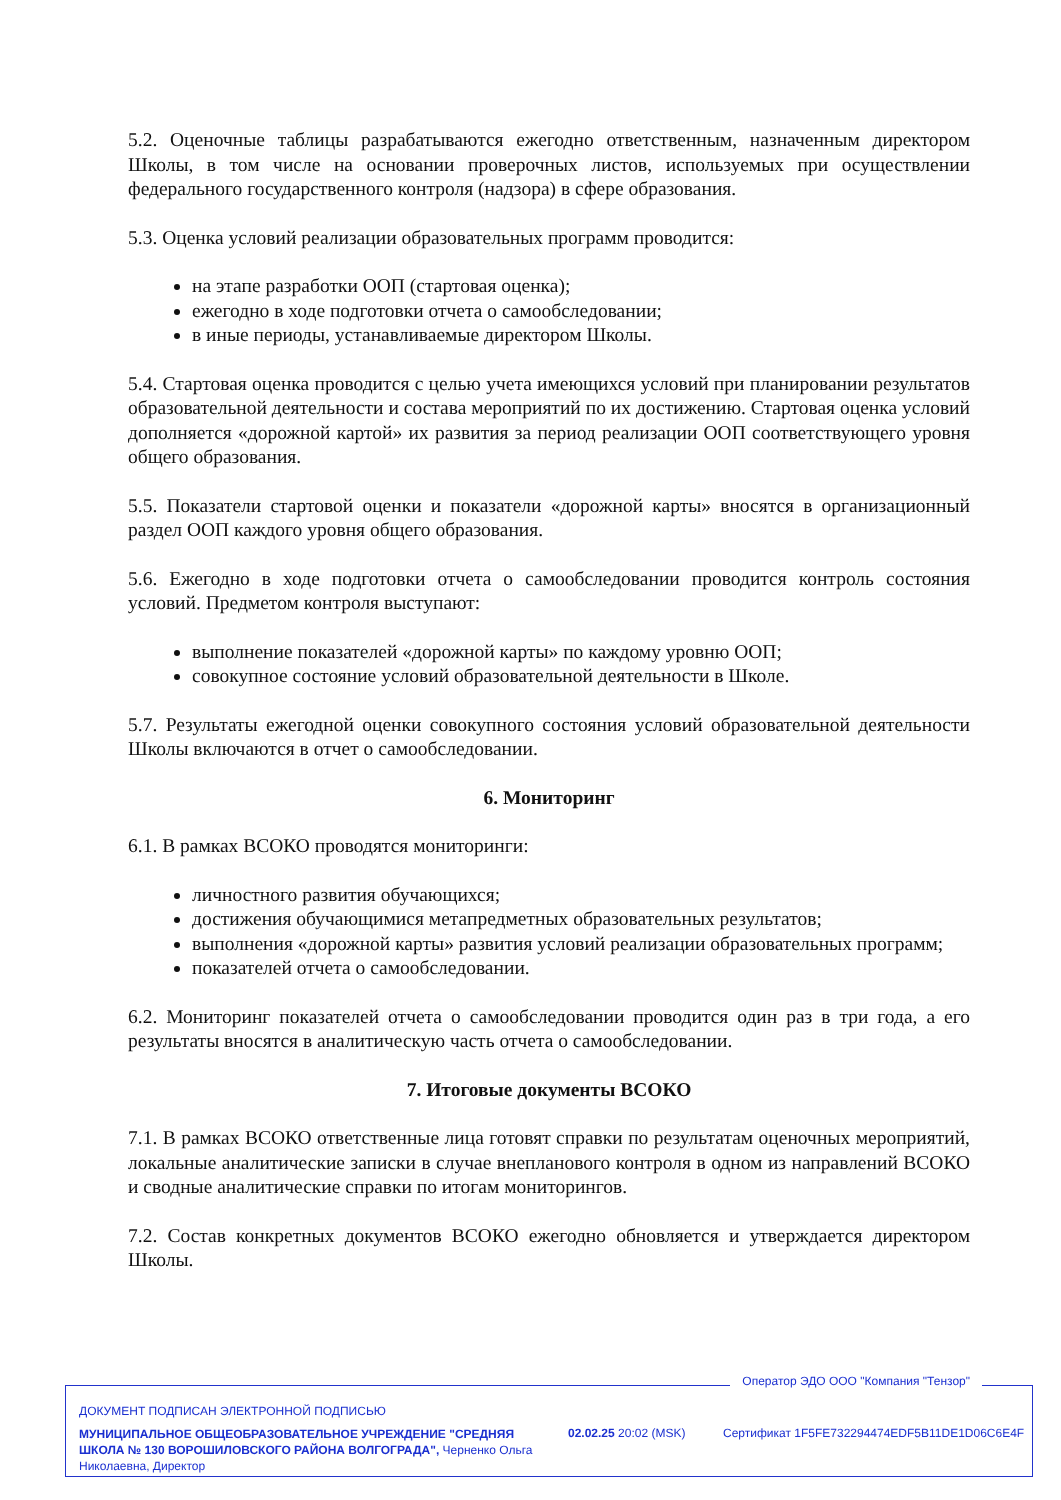5.2. Оценочные таблицы разрабатываются ежегодно ответственным, назначенным директором Школы, в том числе на основании проверочных листов, используемых при осуществлении федерального государственного контроля (надзора) в сфере образования.
5.3. Оценка условий реализации образовательных программ проводится:
на этапе разработки ООП (стартовая оценка);
ежегодно в ходе подготовки отчета о самообследовании;
в иные периоды, устанавливаемые директором Школы.
5.4. Стартовая оценка проводится с целью учета имеющихся условий при планировании результатов образовательной деятельности и состава мероприятий по их достижению. Стартовая оценка условий дополняется «дорожной картой» их развития за период реализации ООП соответствующего уровня общего образования.
5.5. Показатели стартовой оценки и показатели «дорожной карты» вносятся в организационный раздел ООП каждого уровня общего образования.
5.6. Ежегодно в ходе подготовки отчета о самообследовании проводится контроль состояния условий. Предметом контроля выступают:
выполнение показателей «дорожной карты» по каждому уровню ООП;
совокупное состояние условий образовательной деятельности в Школе.
5.7. Результаты ежегодной оценки совокупного состояния условий образовательной деятельности Школы включаются в отчет о самообследовании.
6. Мониторинг
6.1. В рамках ВСОКО проводятся мониторинги:
личностного развития обучающихся;
достижения обучающимися метапредметных образовательных результатов;
выполнения «дорожной карты» развития условий реализации образовательных программ;
показателей отчета о самообследовании.
6.2. Мониторинг показателей отчета о самообследовании проводится один раз в три года, а его результаты вносятся в аналитическую часть отчета о самообследовании.
7. Итоговые документы ВСОКО
7.1. В рамках ВСОКО ответственные лица готовят справки по результатам оценочных мероприятий, локальные аналитические записки в случае внепланового контроля в одном из направлений ВСОКО и сводные аналитические справки по итогам мониторингов.
7.2. Состав конкретных документов ВСОКО ежегодно обновляется и утверждается директором Школы.
Оператор ЭДО ООО "Компания "Тензор"
ДОКУМЕНТ ПОДПИСАН ЭЛЕКТРОННОЙ ПОДПИСЬЮ
МУНИЦИПАЛЬНОЕ ОБЩЕОБРАЗОВАТЕЛЬНОЕ УЧРЕЖДЕНИЕ "СРЕДНЯЯ ШКОЛА № 130 ВОРОШИЛОВСКОГО РАЙОНА ВОЛГОГРАДА", Черненко Ольга Николаевна, Директор
02.02.25 20:02 (MSK)
Сертификат 1F5FE732294474EDF5B11DE1D06C6E4F